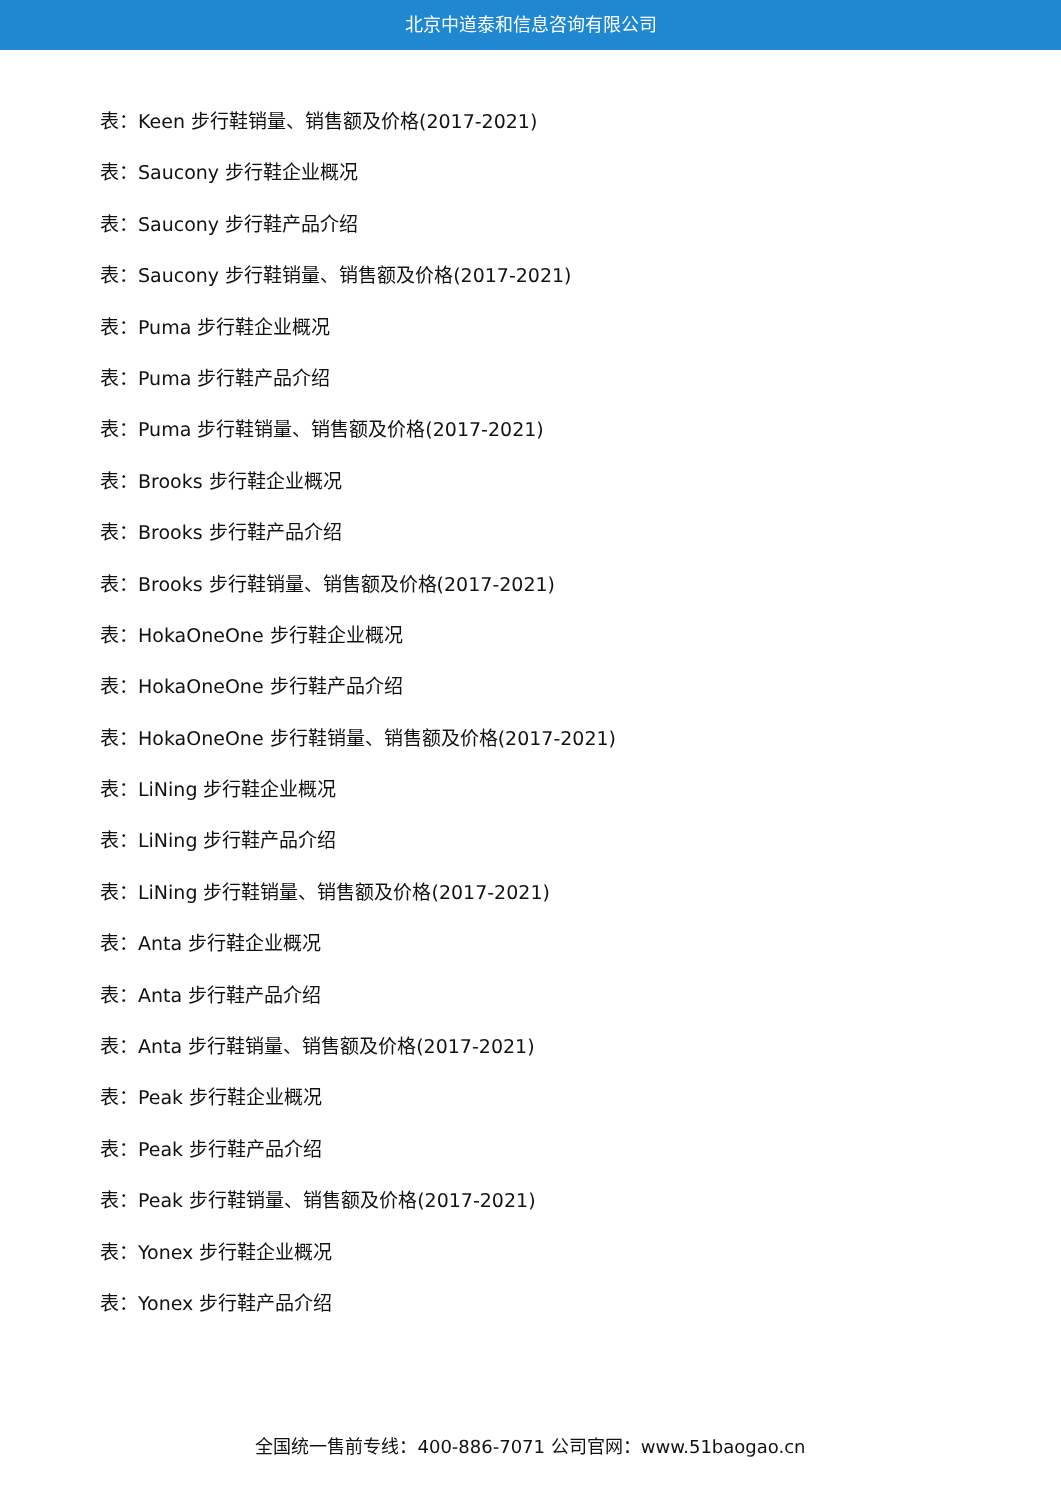北京中道泰和信息咨询有限公司
表：Keen 步行鞋销量、销售额及价格(2017-2021)
表：Saucony 步行鞋企业概况
表：Saucony 步行鞋产品介绍
表：Saucony 步行鞋销量、销售额及价格(2017-2021)
表：Puma 步行鞋企业概况
表：Puma 步行鞋产品介绍
表：Puma 步行鞋销量、销售额及价格(2017-2021)
表：Brooks 步行鞋企业概况
表：Brooks 步行鞋产品介绍
表：Brooks 步行鞋销量、销售额及价格(2017-2021)
表：HokaOneOne 步行鞋企业概况
表：HokaOneOne 步行鞋产品介绍
表：HokaOneOne 步行鞋销量、销售额及价格(2017-2021)
表：LiNing 步行鞋企业概况
表：LiNing 步行鞋产品介绍
表：LiNing 步行鞋销量、销售额及价格(2017-2021)
表：Anta 步行鞋企业概况
表：Anta 步行鞋产品介绍
表：Anta 步行鞋销量、销售额及价格(2017-2021)
表：Peak 步行鞋企业概况
表：Peak 步行鞋产品介绍
表：Peak 步行鞋销量、销售额及价格(2017-2021)
表：Yonex 步行鞋企业概况
表：Yonex 步行鞋产品介绍
全国统一售前专线：400-886-7071 公司官网：www.51baogao.cn